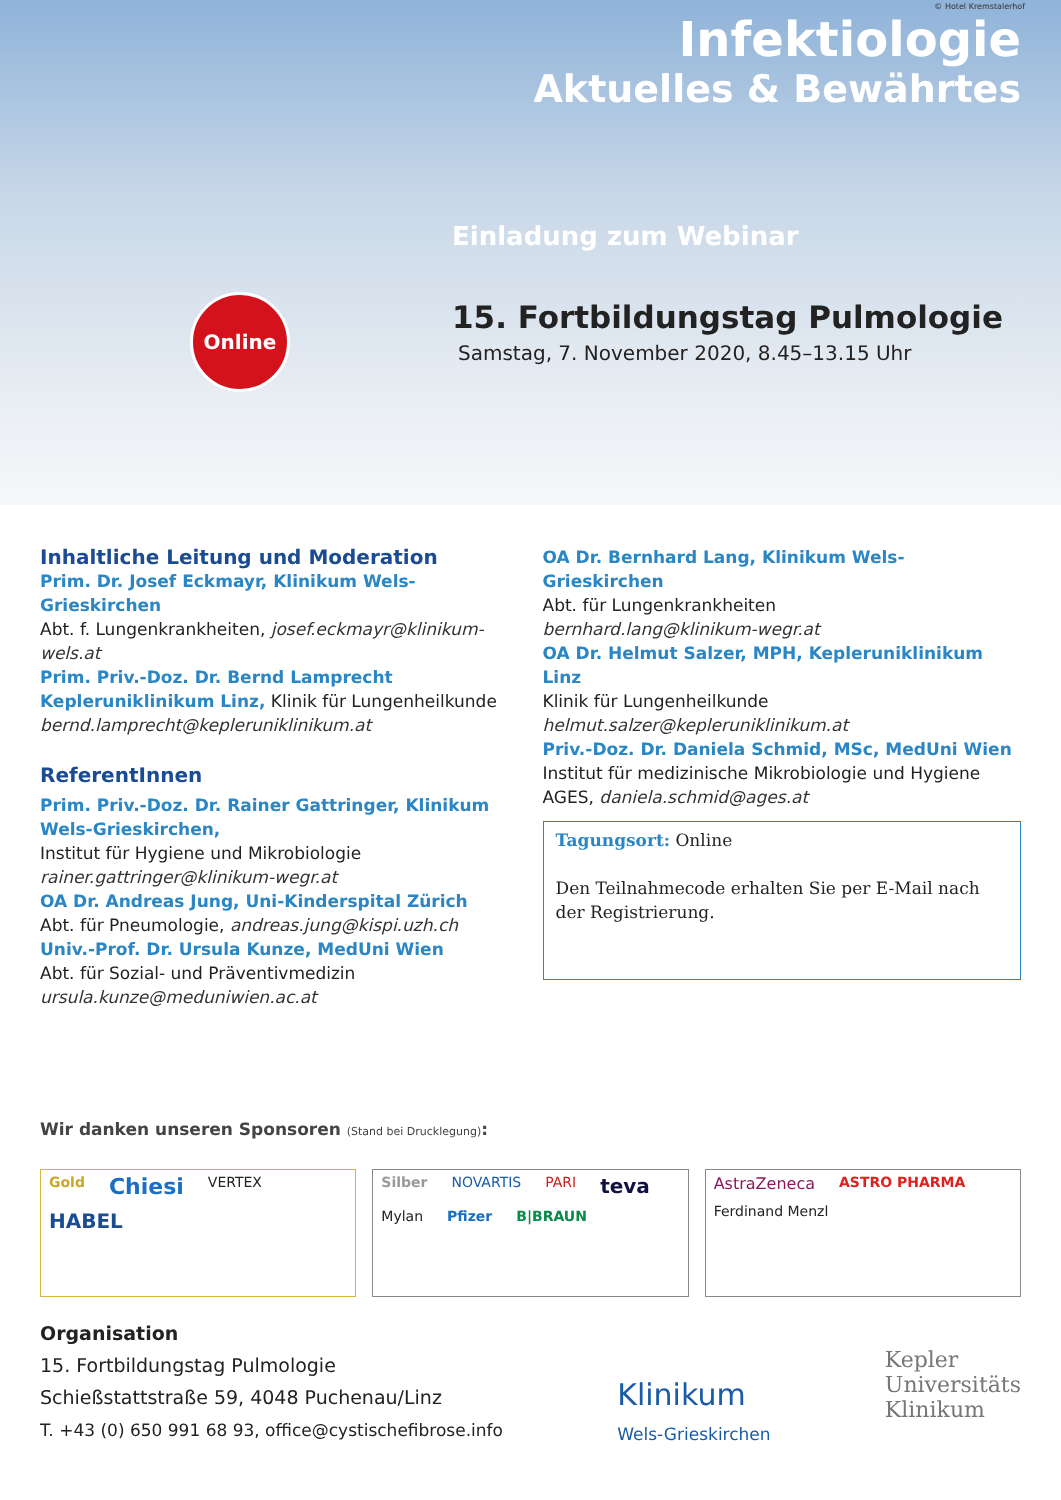© Hotel Kremstalerhof
Infektiologie
Aktuelles & Bewährtes
Einladung zum Webinar
Online
15. Fortbildungstag Pulmologie
Samstag, 7. November 2020, 8.45–13.15 Uhr
Inhaltliche Leitung und Moderation
Prim. Dr. Josef Eckmayr, Klinikum Wels-Grieskirchen
Abt. f. Lungenkrankheiten, josef.eckmayr@klinikum-wels.at
Prim. Priv.-Doz. Dr. Bernd Lamprecht
Kepleruniklinikum Linz, Klinik für Lungenheilkunde
bernd.lamprecht@kepleruniklinikum.at
ReferentInnen
Prim. Priv.-Doz. Dr. Rainer Gattringer, Klinikum Wels-Grieskirchen,
Institut für Hygiene und Mikrobiologie
rainer.gattringer@klinikum-wegr.at
OA Dr. Andreas Jung, Uni-Kinderspital Zürich
Abt. für Pneumologie, andreas.jung@kispi.uzh.ch
Univ.-Prof. Dr. Ursula Kunze, MedUni Wien
Abt. für Sozial- und Präventivmedizin
ursula.kunze@meduniwien.ac.at
OA Dr. Bernhard Lang, Klinikum Wels-Grieskirchen
Abt. für Lungenkrankheiten
bernhard.lang@klinikum-wegr.at
OA Dr. Helmut Salzer, MPH, Kepleruniklinikum Linz
Klinik für Lungenheilkunde
helmut.salzer@kepleruniklinikum.at
Priv.-Doz. Dr. Daniela Schmid, MSc, MedUni Wien
Institut für medizinische Mikrobiologie und Hygiene
AGES, daniela.schmid@ages.at
Tagungsort: Online
Den Teilnahmecode erhalten Sie per E-Mail nach der Registrierung.
Wir danken unseren Sponsoren (Stand bei Drucklegung):
Gold Chiesi VERTEX HABEL
Silber NOVARTIS PARI teva Mylan Pfizer B|BRAUN
AstraZeneca ASTRO PHARMA Ferdinand Menzl
Organisation
15. Fortbildungstag Pulmologie
Schießstattstraße 59, 4048 Puchenau/Linz
T. +43 (0) 650 991 68 93, office@cystischefibrose.info
Klinikum
Wels-Grieskirchen Kepler
Universitäts
Klinikum